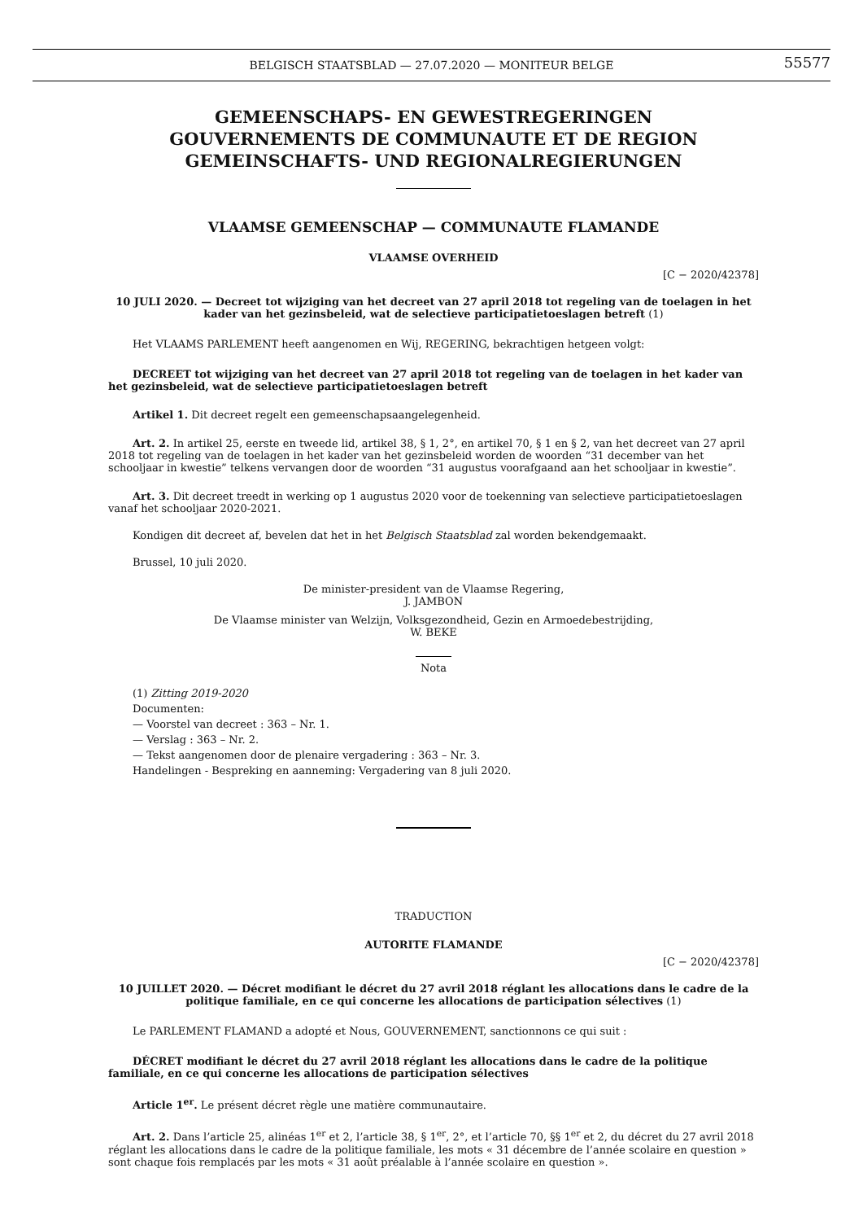BELGISCH STAATSBLAD — 27.07.2020 — MONITEUR BELGE
55577
GEMEENSCHAPS- EN GEWESTREGERINGEN
GOUVERNEMENTS DE COMMUNAUTE ET DE REGION
GEMEINSCHAFTS- UND REGIONALREGIERUNGEN
VLAAMSE GEMEENSCHAP — COMMUNAUTE FLAMANDE
VLAAMSE OVERHEID
[C − 2020/42378]
10 JULI 2020. — Decreet tot wijziging van het decreet van 27 april 2018 tot regeling van de toelagen in het kader van het gezinsbeleid, wat de selectieve participatietoeslagen betreft (1)
Het VLAAMS PARLEMENT heeft aangenomen en Wij, REGERING, bekrachtigen hetgeen volgt:
DECREET tot wijziging van het decreet van 27 april 2018 tot regeling van de toelagen in het kader van het gezinsbeleid, wat de selectieve participatietoeslagen betreft
Artikel 1. Dit decreet regelt een gemeenschapsaangelegenheid.
Art. 2. In artikel 25, eerste en tweede lid, artikel 38, § 1, 2°, en artikel 70, § 1 en § 2, van het decreet van 27 april 2018 tot regeling van de toelagen in het kader van het gezinsbeleid worden de woorden “31 december van het schooljaar in kwestie” telkens vervangen door de woorden “31 augustus voorafgaand aan het schooljaar in kwestie”.
Art. 3. Dit decreet treedt in werking op 1 augustus 2020 voor de toekenning van selectieve participatietoeslagen vanaf het schooljaar 2020-2021.
Kondigen dit decreet af, bevelen dat het in het Belgisch Staatsblad zal worden bekendgemaakt.
Brussel, 10 juli 2020.
De minister-president van de Vlaamse Regering,
J. JAMBON
De Vlaamse minister van Welzijn, Volksgezondheid, Gezin en Armoedebestrijding,
W. BEKE
Nota
(1) Zitting 2019-2020
Documenten:
— Voorstel van decreet : 363 – Nr. 1.
— Verslag : 363 – Nr. 2.
— Tekst aangenomen door de plenaire vergadering : 363 – Nr. 3.
Handelingen - Bespreking en aanneming: Vergadering van 8 juli 2020.
TRADUCTION
AUTORITE FLAMANDE
[C − 2020/42378]
10 JUILLET 2020. — Décret modifiant le décret du 27 avril 2018 réglant les allocations dans le cadre de la politique familiale, en ce qui concerne les allocations de participation sélectives (1)
Le PARLEMENT FLAMAND a adopté et Nous, GOUVERNEMENT, sanctionnons ce qui suit :
DÉCRET modifiant le décret du 27 avril 2018 réglant les allocations dans le cadre de la politique familiale, en ce qui concerne les allocations de participation sélectives
Article 1<sup>er</sup>. Le présent décret règle une matière communautaire.
Art. 2. Dans l’article 25, alinéas 1<sup>er</sup> et 2, l’article 38, § 1<sup>er</sup>, 2°, et l’article 70, §§ 1<sup>er</sup> et 2, du décret du 27 avril 2018 réglant les allocations dans le cadre de la politique familiale, les mots « 31 décembre de l’année scolaire en question » sont chaque fois remplacés par les mots « 31 août préalable à l’année scolaire en question ».